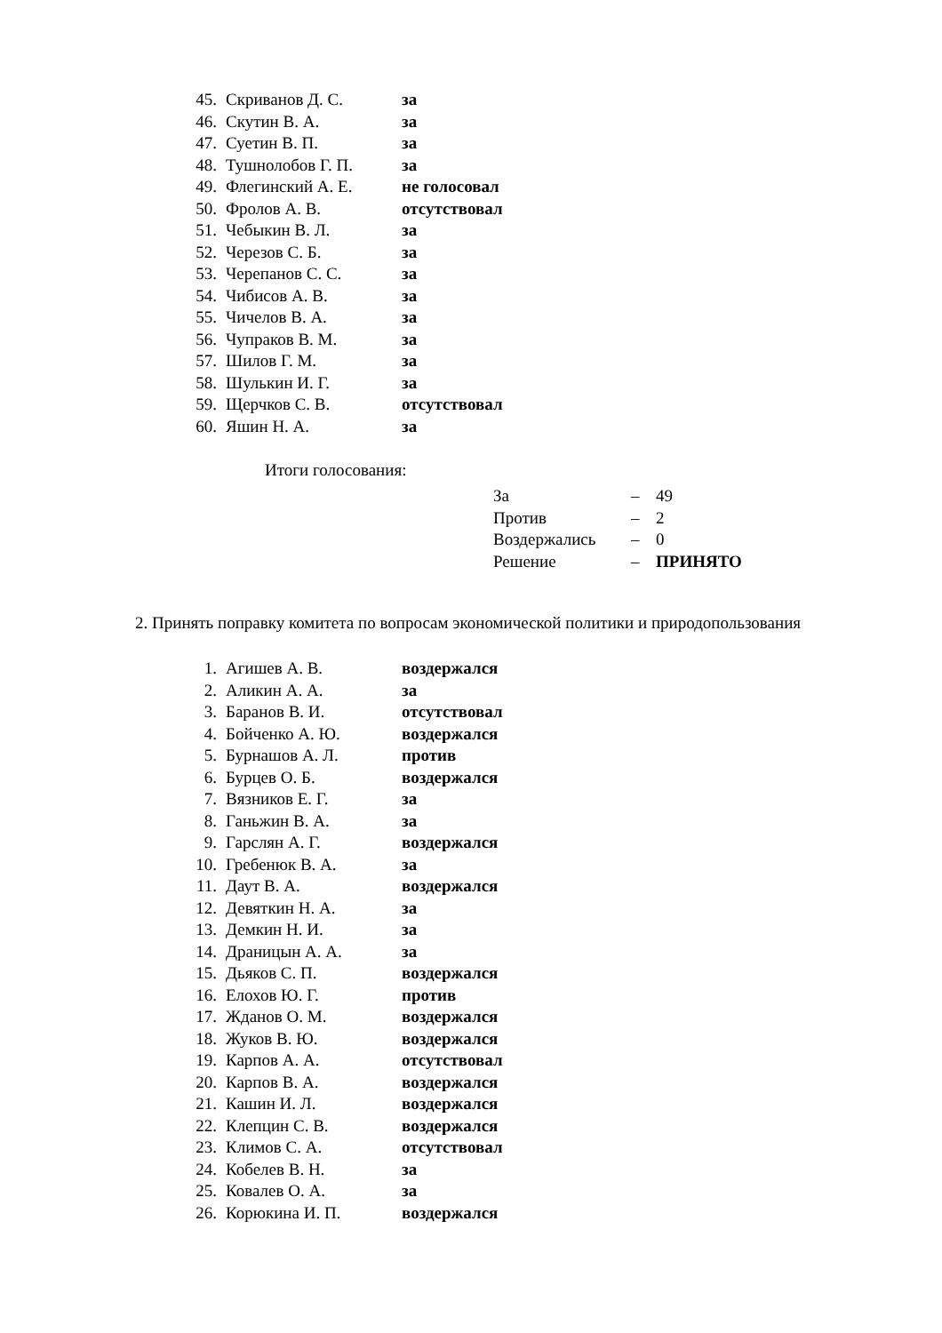| 45. | Скриванов Д. С. | за |
| 46. | Скутин В. А. | за |
| 47. | Суетин В. П. | за |
| 48. | Тушнолобов Г. П. | за |
| 49. | Флегинский А. Е. | не голосовал |
| 50. | Фролов А. В. | отсутствовал |
| 51. | Чебыкин В. Л. | за |
| 52. | Черезов С. Б. | за |
| 53. | Черепанов С. С. | за |
| 54. | Чибисов А. В. | за |
| 55. | Чичелов В. А. | за |
| 56. | Чупраков В. М. | за |
| 57. | Шилов Г. М. | за |
| 58. | Шулькин И. Г. | за |
| 59. | Щерчков С. В. | отсутствовал |
| 60. | Яшин Н. А. | за |
Итоги голосования:
| За | – | 49 |
| Против | – | 2 |
| Воздержались | – | 0 |
| Решение | – | ПРИНЯТО |
2. Принять поправку комитета по вопросам экономической политики и природопользования
| 1. | Агишев А. В. | воздержался |
| 2. | Аликин А. А. | за |
| 3. | Баранов В. И. | отсутствовал |
| 4. | Бойченко А. Ю. | воздержался |
| 5. | Бурнашов А. Л. | против |
| 6. | Бурцев О. Б. | воздержался |
| 7. | Вязников Е. Г. | за |
| 8. | Ганьжин В. А. | за |
| 9. | Гарслян А. Г. | воздержался |
| 10. | Гребенюк В. А. | за |
| 11. | Даут В. А. | воздержался |
| 12. | Девяткин Н. А. | за |
| 13. | Демкин Н. И. | за |
| 14. | Драницын А. А. | за |
| 15. | Дьяков С. П. | воздержался |
| 16. | Елохов Ю. Г. | против |
| 17. | Жданов О. М. | воздержался |
| 18. | Жуков В. Ю. | воздержался |
| 19. | Карпов А. А. | отсутствовал |
| 20. | Карпов В. А. | воздержался |
| 21. | Кашин И. Л. | воздержался |
| 22. | Клепцин С. В. | воздержался |
| 23. | Климов С. А. | отсутствовал |
| 24. | Кобелев В. Н. | за |
| 25. | Ковалев О. А. | за |
| 26. | Корюкина И. П. | воздержался |